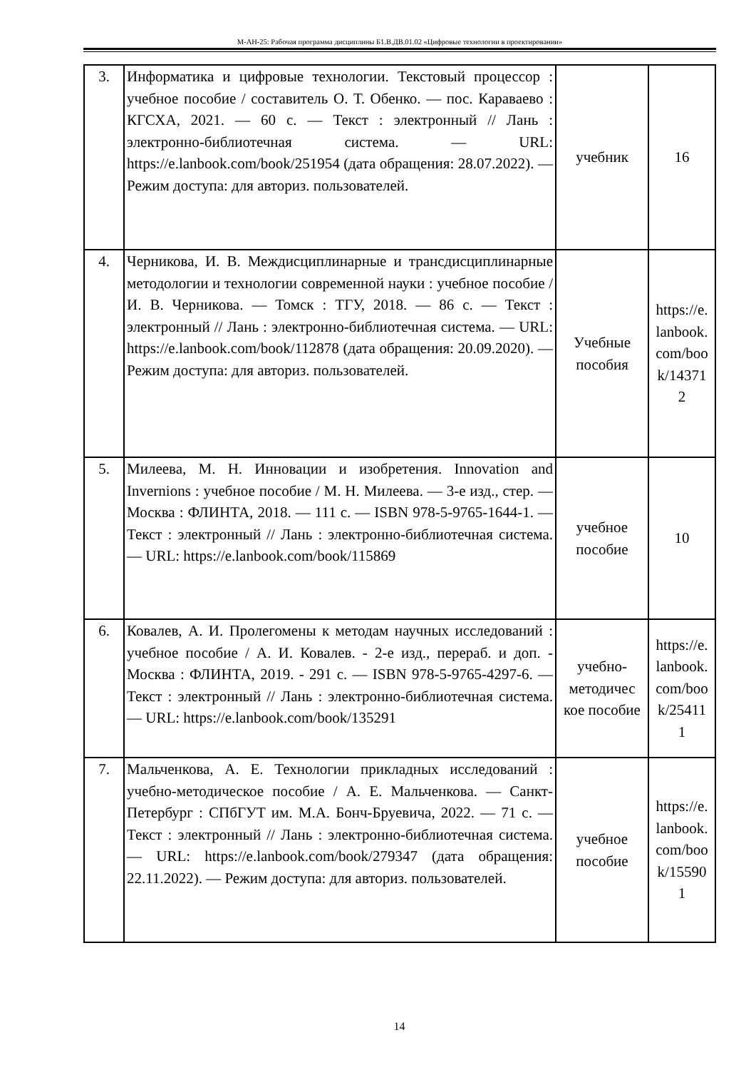М-АН-25: Рабочая программа дисциплины Б1.В.ДВ.01.02 «Цифровые технологии в проектировании»
| 3. | Информатика и цифровые технологии. Текстовый процессор : учебное пособие / составитель О. Т. Обенко. — пос. Караваево : КГСХА, 2021. — 60 с. — Текст : электронный // Лань : электронно-библиотечная система. — URL: https://e.lanbook.com/book/251954 (дата обращения: 28.07.2022). — Режим доступа: для авториз. пользователей. | учебник | 16 |
| 4. | Черникова, И. В. Междисциплинарные и трансдисциплинарные методологии и технологии современной науки : учебное пособие / И. В. Черникова. — Томск : ТГУ, 2018. — 86 с. — Текст : электронный // Лань : электронно-библиотечная система. — URL: https://e.lanbook.com/book/112878 (дата обращения: 20.09.2020). — Режим доступа: для авториз. пользователей. | Учебные пособия | https://e. lanbook. com/boo k/14371 2 |
| 5. | Милеева, М. Н. Инновации и изобретения. Innovation and Invernions : учебное пособие / М. Н. Милеева. — 3-е изд., стер. — Москва : ФЛИНТА, 2018. — 111 с. — ISBN 978-5-9765-1644-1. — Текст : электронный // Лань : электронно-библиотечная система. — URL: https://e.lanbook.com/book/115869 | учебное пособие | 10 |
| 6. | Ковалев, А. И. Пролегомены к методам научных исследований : учебное пособие / А. И. Ковалев. - 2-е изд., перераб. и доп. - Москва : ФЛИНТА, 2019. - 291 с. — ISBN 978-5-9765-4297-6. — Текст : электронный // Лань : электронно-библиотечная система. — URL: https://e.lanbook.com/book/135291 | учебно-методичес кое пособие | https://e. lanbook. com/boo k/25411 1 |
| 7. | Мальченкова, А. Е. Технологии прикладных исследований : учебно-методическое пособие / А. Е. Мальченкова. — Санкт-Петербург : СПбГУТ им. М.А. Бонч-Бруевича, 2022. — 71 с. — Текст : электронный // Лань : электронно-библиотечная система. — URL: https://e.lanbook.com/book/279347 (дата обращения: 22.11.2022). — Режим доступа: для авториз. пользователей. | учебное пособие | https://e. lanbook. com/boo k/15590 1 |
14